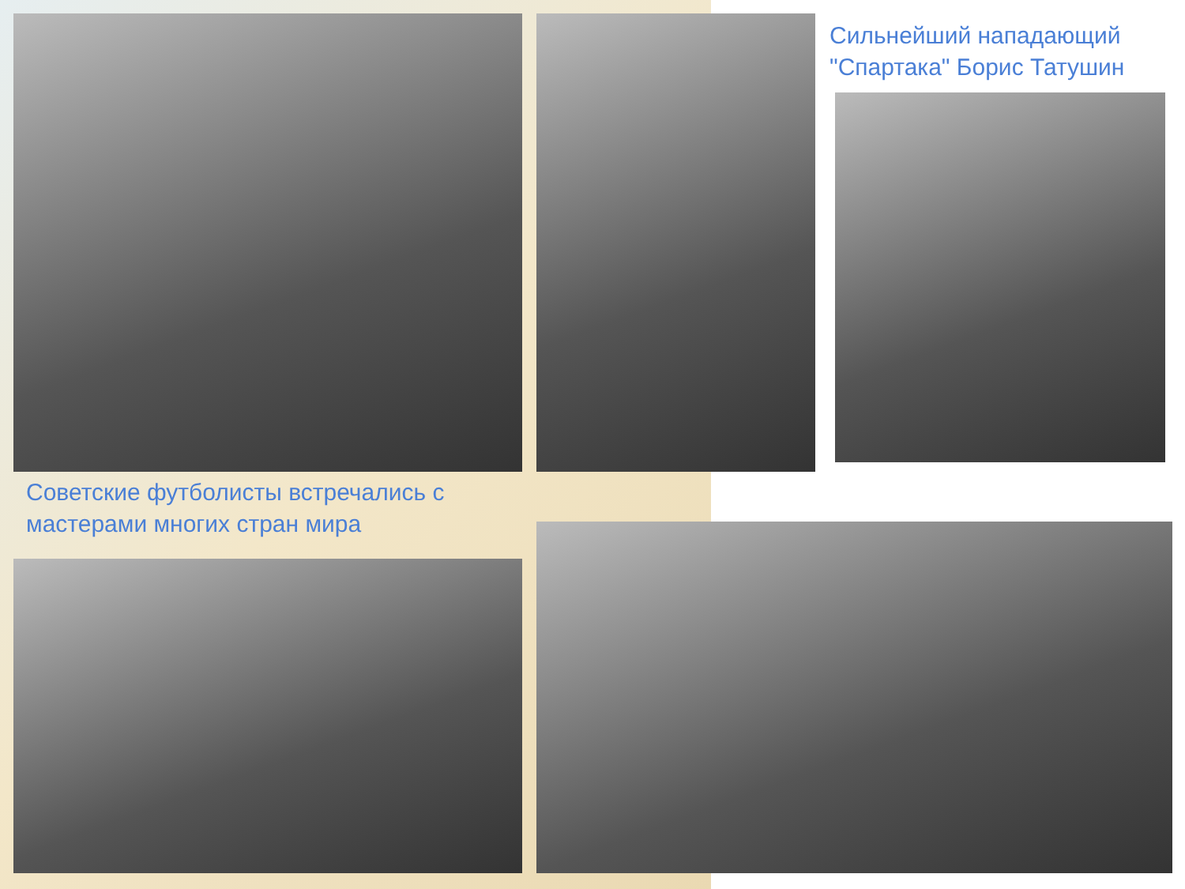Сильнейший нападающий "Спартака" Борис Татушин
Советские футболисты встречались с мастерами многих стран мира